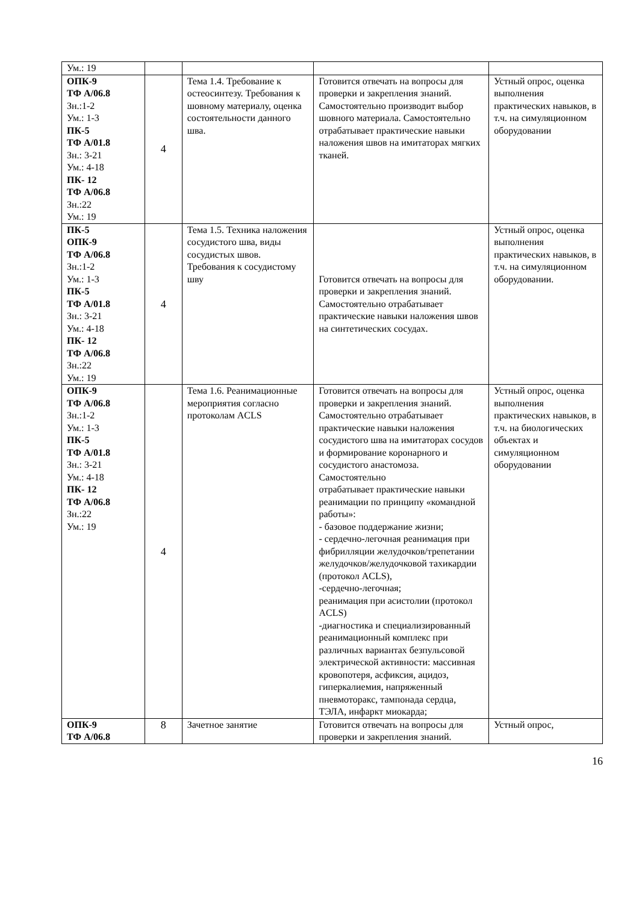| Ум.: 19 | | | | |
| ОПК-9 ТФ А/06.8 Зн.:1-2 Ум.: 1-3 ПК-5 ТФ А/01.8 Зн.: 3-21 Ум.: 4-18 ПК- 12 ТФ А/06.8 Зн.:22 Ум.: 19 | 4 | Тема 1.4. Требование к остеосинтезу. Требования к шовному материалу, оценка состоятельности данного шва. | Готовится отвечать на вопросы для проверки и закрепления знаний. Самостоятельно производит выбор шовного материала. Самостоятельно отрабатывает практические навыки наложения швов на имитаторах мягких тканей. | Устный опрос, оценка выполнения практических навыков, в т.ч. на симуляционном оборудовании |
| ПК-5 ОПК-9 ТФ А/06.8 Зн.:1-2 Ум.: 1-3 ПК-5 ТФ А/01.8 Зн.: 3-21 Ум.: 4-18 ПК- 12 ТФ А/06.8 Зн.:22 Ум.: 19 | 4 | Тема 1.5. Техника наложения сосудистого шва, виды сосудистых швов. Требования к сосудистому шву | Готовится отвечать на вопросы для проверки и закрепления знаний. Самостоятельно отрабатывает практические навыки наложения швов на синтетических сосудах. | Устный опрос, оценка выполнения практических навыков, в т.ч. на симуляционном оборудовании. |
| ОПК-9 ТФ А/06.8 Зн.:1-2 Ум.: 1-3 ПК-5 ТФ А/01.8 Зн.: 3-21 Ум.: 4-18 ПК- 12 ТФ А/06.8 Зн.:22 Ум.: 19 | 4 | Тема 1.6. Реанимационные мероприятия согласно протоколам ACLS | Готовится отвечать на вопросы для проверки и закрепления знаний. Самостоятельно отрабатывает практические навыки наложения сосудистого шва на имитаторах сосудов и формирование коронарного и сосудистого анастомоза. Самостоятельно отрабатывает практические навыки реанимации по принципу «командной работы»: - базовое поддержание жизни; - сердечно-легочная реанимация при фибрилляции желудочков/трепетании желудочков/желудочковой тахикардии (протокол ACLS), -сердечно-легочная; реанимация при асистолии (протокол ACLS) -диагностика и специализированный реанимационный комплекс при различных вариантах безпульсовой электрической активности: массивная кровопотеря, асфиксия, ацидоз, гиперкалиемия, напряженный пневмоторакс, тампонада сердца, ТЭЛА, инфаркт миокарда; | Устный опрос, оценка выполнения практических навыков, в т.ч. на биологических объектах и симуляционном оборудовании |
| ОПК-9 ТФ А/06.8 | 8 | Зачетное занятие | Готовится отвечать на вопросы для проверки и закрепления знаний. | Устный опрос, |
16